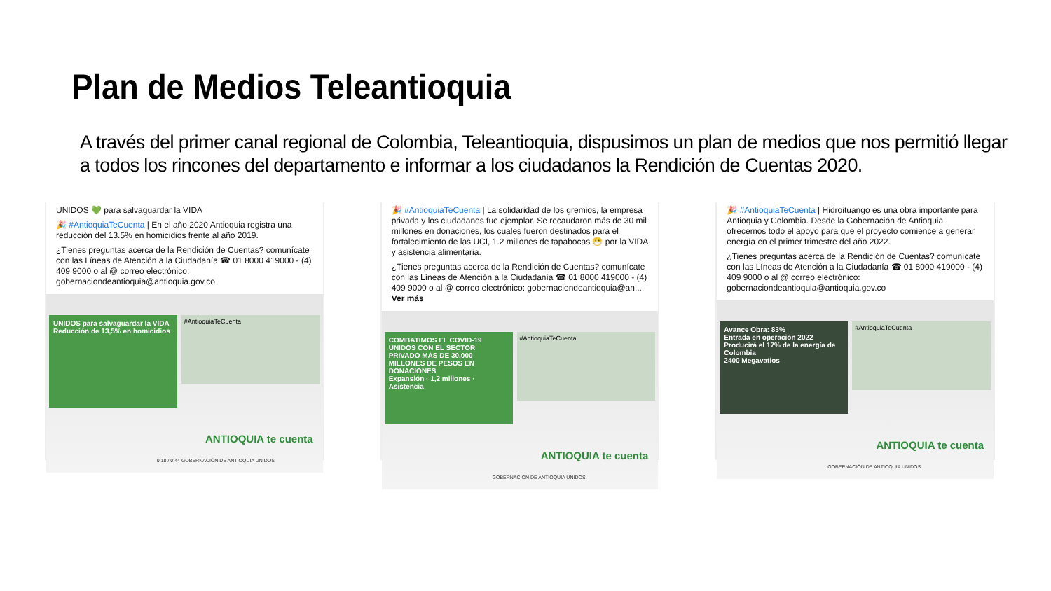Plan de Medios Teleantioquia
A través del primer canal regional de Colombia, Teleantioquia, dispusimos un plan de medios que nos permitió llegar a todos los rincones del departamento e informar a los ciudadanos la Rendición de Cuentas 2020.
UNIDOS 💚 para salvaguardar la VIDA
🎉 #AntioquiaTeCuenta | En el año 2020 Antioquia registra una reducción del 13.5% en homicidios frente al año 2019.
¿Tienes preguntas acerca de la Rendición de Cuentas? comunícate con las Líneas de Atención a la Ciudadanía ☎ 01 8000 419000 - (4) 409 9000 o al @ correo electrónico: gobernaciondeantioquia@antioquia.gov.co
UNIDOS para salvaguardar la VIDA
Reducción de 13,5% en homicidios
#AntioquiaTeCuenta
ANTIOQUIA te cuenta
0:18 / 0:44 GOBERNACIÓN DE ANTIOQUIA UNIDOS
🎉 #AntioquiaTeCuenta | La solidaridad de los gremios, la empresa privada y los ciudadanos fue ejemplar. Se recaudaron más de 30 mil millones en donaciones, los cuales fueron destinados para el fortalecimiento de las UCI, 1.2 millones de tapabocas 😷 por la VIDA y asistencia alimentaria.
¿Tienes preguntas acerca de la Rendición de Cuentas? comunícate con las Líneas de Atención a la Ciudadanía ☎ 01 8000 419000 - (4) 409 9000 o al @ correo electrónico: gobernaciondeantioquia@an...
Ver más
COMBATIMOS EL COVID-19 UNIDOS CON EL SECTOR PRIVADO MÁS DE 30.000 MILLONES DE PESOS EN DONACIONES
Expansión · 1,2 millones · Asistencia
#AntioquiaTeCuenta
ANTIOQUIA te cuenta
GOBERNACIÓN DE ANTIOQUIA UNIDOS
🎉 #AntioquiaTeCuenta | Hidroituango es una obra importante para Antioquia y Colombia. Desde la Gobernación de Antioquia ofrecemos todo el apoyo para que el proyecto comience a generar energía en el primer trimestre del año 2022.
¿Tienes preguntas acerca de la Rendición de Cuentas? comunícate con las Líneas de Atención a la Ciudadanía ☎ 01 8000 419000 - (4) 409 9000 o al @ correo electrónico: gobernaciondeantioquia@antioquia.gov.co
Avance Obra: 83%
Entrada en operación 2022
Producirá el 17% de la energía de Colombia
2400 Megavatios
#AntioquiaTeCuenta
ANTIOQUIA te cuenta
GOBERNACIÓN DE ANTIOQUIA UNIDOS